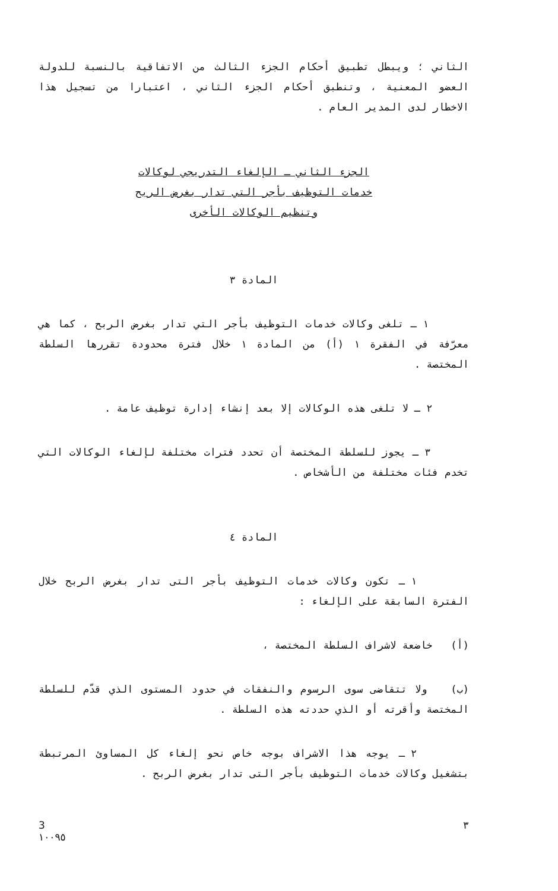الثاني ؛ ويبطل تطبيق أحكام الجزء الثالث من الاتفاقية بالنسبة للدولة العضو المعنية ، وتنطبق أحكام الجزء الثاني ، اعتبارا من تسجيل هذا الاخطار لدى المدير العام .
الجزء الثاني ـ الإلغاء التدريجي لوكالات
خدمات التوظيف بأجر التي تدار بغرض الربح
وتنظيم الوكالات الأخرى
المادة ٣
١ ـ تلغى وكالات خدمات التوظيف بأجر التي تدار بغرض الربح ، كما هي معرّفة في الفقرة ١ (أ) من المادة ١ خلال فترة محدودة تقررها السلطة المختصة .
٢ ـ لا تلغى هذه الوكالات إلا بعد إنشاء إدارة توظيف عامة .
٣ ـ يجوز للسلطة المختصة أن تحدد فترات مختلفة لإلغاء الوكالات التي تخدم فئات مختلفة من الأشخاص .
المادة ٤
١ ـ تكون وكالات خدمات التوظيف بأجر التى تدار بغرض الربح خلال الفترة السابقة على الإلغاء :
(أ) خاضعة لاشراف السلطة المختصة ،
(ب) ولا تتقاضى سوى الرسوم والنفقات في حدود المستوى الذي قدّم للسلطة المختصة وأقرته أو الذي حددته هذه السلطة .
٢ ـ يوجه هذا الاشراف بوجه خاص نحو إلغاء كل المساوئ المرتبطة بتشغيل وكالات خدمات التوظيف بأجر التى تدار بغرض الربح .
3
١٠٠٩٥
٣